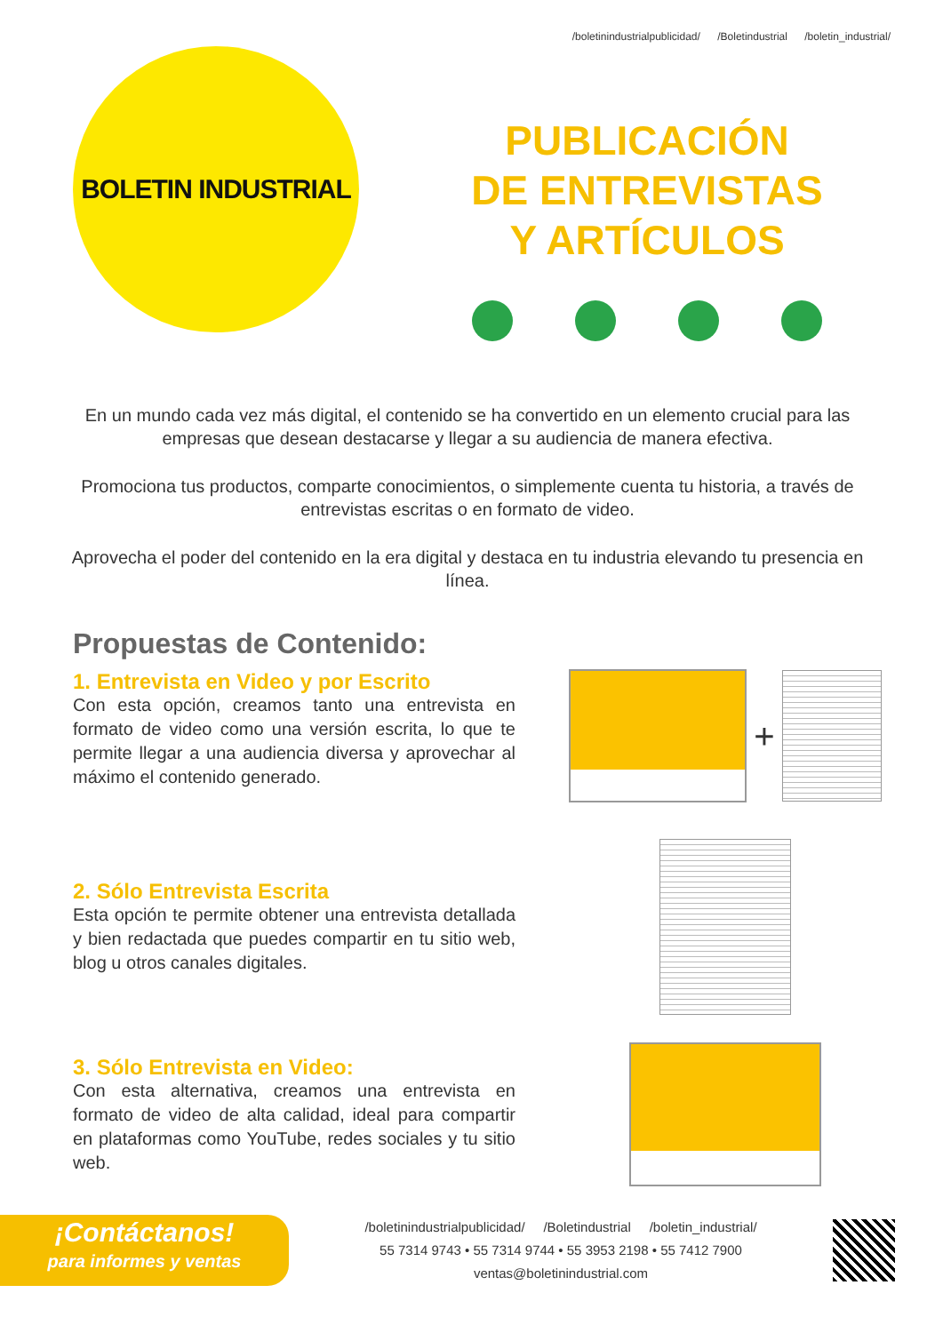/boletinindustrialpublicidad/ /Boletindustrial /boletin_industrial/
BOLETIN INDUSTRIAL
PUBLICACIÓN
DE ENTREVISTAS
Y ARTÍCULOS
En un mundo cada vez más digital, el contenido se ha convertido en un elemento crucial para las empresas que desean destacarse y llegar a su audiencia de manera efectiva.
Promociona tus productos, comparte conocimientos, o simplemente cuenta tu historia, a través de entrevistas escritas o en formato de video.
Aprovecha el poder del contenido en la era digital y destaca en tu industria elevando tu presencia en línea.
Propuestas de Contenido:
1. Entrevista en Video y por Escrito
Con esta opción, creamos tanto una entrevista en formato de video como una versión escrita, lo que te permite llegar a una audiencia diversa y aprovechar al máximo el contenido generado.
+
2. Sólo Entrevista Escrita
Esta opción te permite obtener una entrevista detallada y bien redactada que puedes compartir en tu sitio web, blog u otros canales digitales.
3. Sólo Entrevista en Video:
Con esta alternativa, creamos una entrevista en formato de video de alta calidad, ideal para compartir en plataformas como YouTube, redes sociales y tu sitio web.
¡Contáctanos!
para informes y ventas
/boletinindustrialpublicidad/ /Boletindustrial /boletin_industrial/
55 7314 9743 • 55 7314 9744 • 55 3953 2198 • 55 7412 7900
ventas@boletinindustrial.com